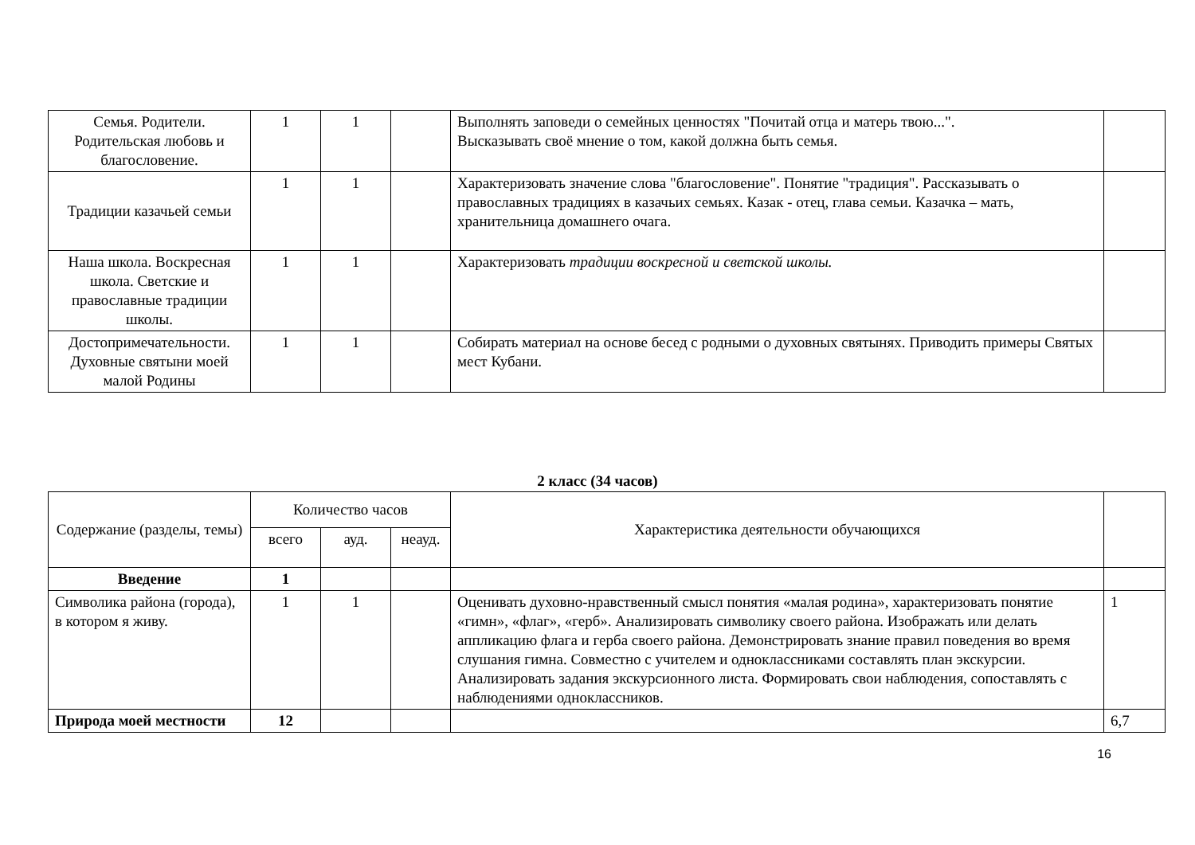| Семья. Родители. Родительская любовь и благословение. | 1 | 1 | | Выполнять заповеди о семейных ценностях "Почитай отца и матерь твою...". Высказывать своё мнение о том, какой должна быть семья. | |
| Традиции казачьей семьи | 1 | 1 | | Характеризовать значение слова "благословение". Понятие "традиция". Рассказывать о православных традициях в казачьих семьях. Казак - отец, глава семьи. Казачка – мать, хранительница домашнего очага. | |
| Наша школа. Воскресная школа. Светские и православные традиции школы. | 1 | 1 | | Характеризовать традиции воскресной и светской школы. | |
| Достопримечательности. Духовные святыни моей малой Родины | 1 | 1 | | Собирать материал на основе бесед с родными о духовных святынях. Приводить примеры Святых мест Кубани. | |
2 класс (34 часов)
| Содержание (разделы, темы) | Количество часов | | | Характеристика деятельности обучающихся | |
| --- | --- | --- | --- | --- | --- |
| | всего | ауд. | неауд. | | |
| Введение | 1 | | | | |
| Символика района (города), в котором я живу. | 1 | 1 | | Оценивать духовно-нравственный смысл понятия «малая родина», характеризовать понятие «гимн», «флаг», «герб». Анализировать символику своего района. Изображать или делать аппликацию флага и герба своего района. Демонстрировать знание правил поведения во время слушания гимна. Совместно с учителем и одноклассниками составлять план экскурсии. Анализировать задания экскурсионного листа. Формировать свои наблюдения, сопоставлять с наблюдениями одноклассников. | 1 |
| Природа моей местности | 12 | | | | 6,7 |
16